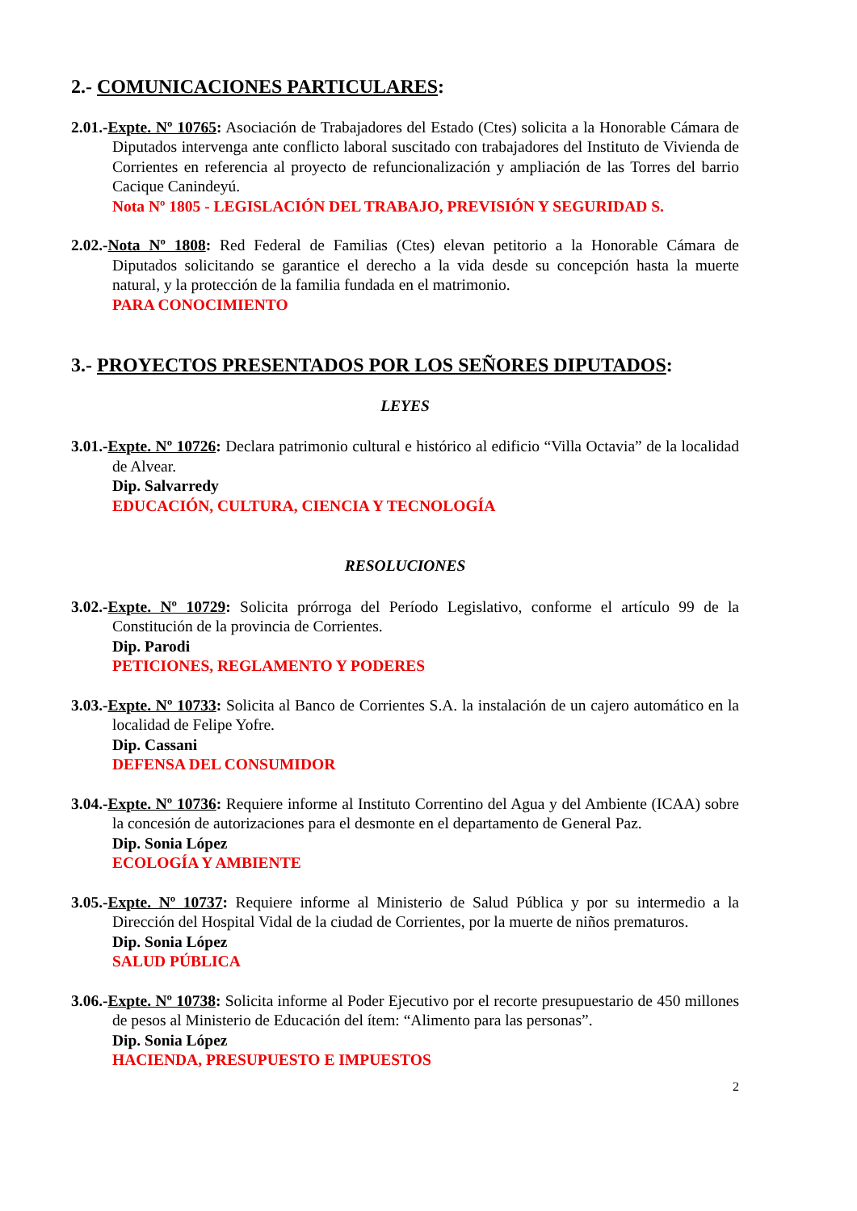2.- COMUNICACIONES PARTICULARES:
2.01.-Expte. Nº 10765: Asociación de Trabajadores del Estado (Ctes) solicita a la Honorable Cámara de Diputados intervenga ante conflicto laboral suscitado con trabajadores del Instituto de Vivienda de Corrientes en referencia al proyecto de refuncionalización y ampliación de las Torres del barrio Cacique Canindeyú.
Nota Nº 1805 - LEGISLACIÓN DEL TRABAJO, PREVISIÓN Y SEGURIDAD S.
2.02.-Nota Nº 1808: Red Federal de Familias (Ctes) elevan petitorio a la Honorable Cámara de Diputados solicitando se garantice el derecho a la vida desde su concepción hasta la muerte natural, y la protección de la familia fundada en el matrimonio.
PARA CONOCIMIENTO
3.- PROYECTOS PRESENTADOS POR LOS SEÑORES DIPUTADOS:
LEYES
3.01.-Expte. Nº 10726: Declara patrimonio cultural e histórico al edificio “Villa Octavia” de la localidad de Alvear.
Dip. Salvarredy
EDUCACIÓN, CULTURA, CIENCIA Y TECNOLOGÍA
RESOLUCIONES
3.02.-Expte. Nº 10729: Solicita prórroga del Período Legislativo, conforme el artículo 99 de la Constitución de la provincia de Corrientes.
Dip. Parodi
PETICIONES, REGLAMENTO Y PODERES
3.03.-Expte. Nº 10733: Solicita al Banco de Corrientes S.A. la instalación de un cajero automático en la localidad de Felipe Yofre.
Dip. Cassani
DEFENSA DEL CONSUMIDOR
3.04.-Expte. Nº 10736: Requiere informe al Instituto Correntino del Agua y del Ambiente (ICAA) sobre la concesión de autorizaciones para el desmonte en el departamento de General Paz.
Dip. Sonia López
ECOLOGÍA Y AMBIENTE
3.05.-Expte. Nº 10737: Requiere informe al Ministerio de Salud Pública y por su intermedio a la Dirección del Hospital Vidal de la ciudad de Corrientes, por la muerte de niños prematuros.
Dip. Sonia López
SALUD PÚBLICA
3.06.-Expte. Nº 10738: Solicita informe al Poder Ejecutivo por el recorte presupuestario de 450 millones de pesos al Ministerio de Educación del ítem: “Alimento para las personas”.
Dip. Sonia López
HACIENDA, PRESUPUESTO E IMPUESTOS
2